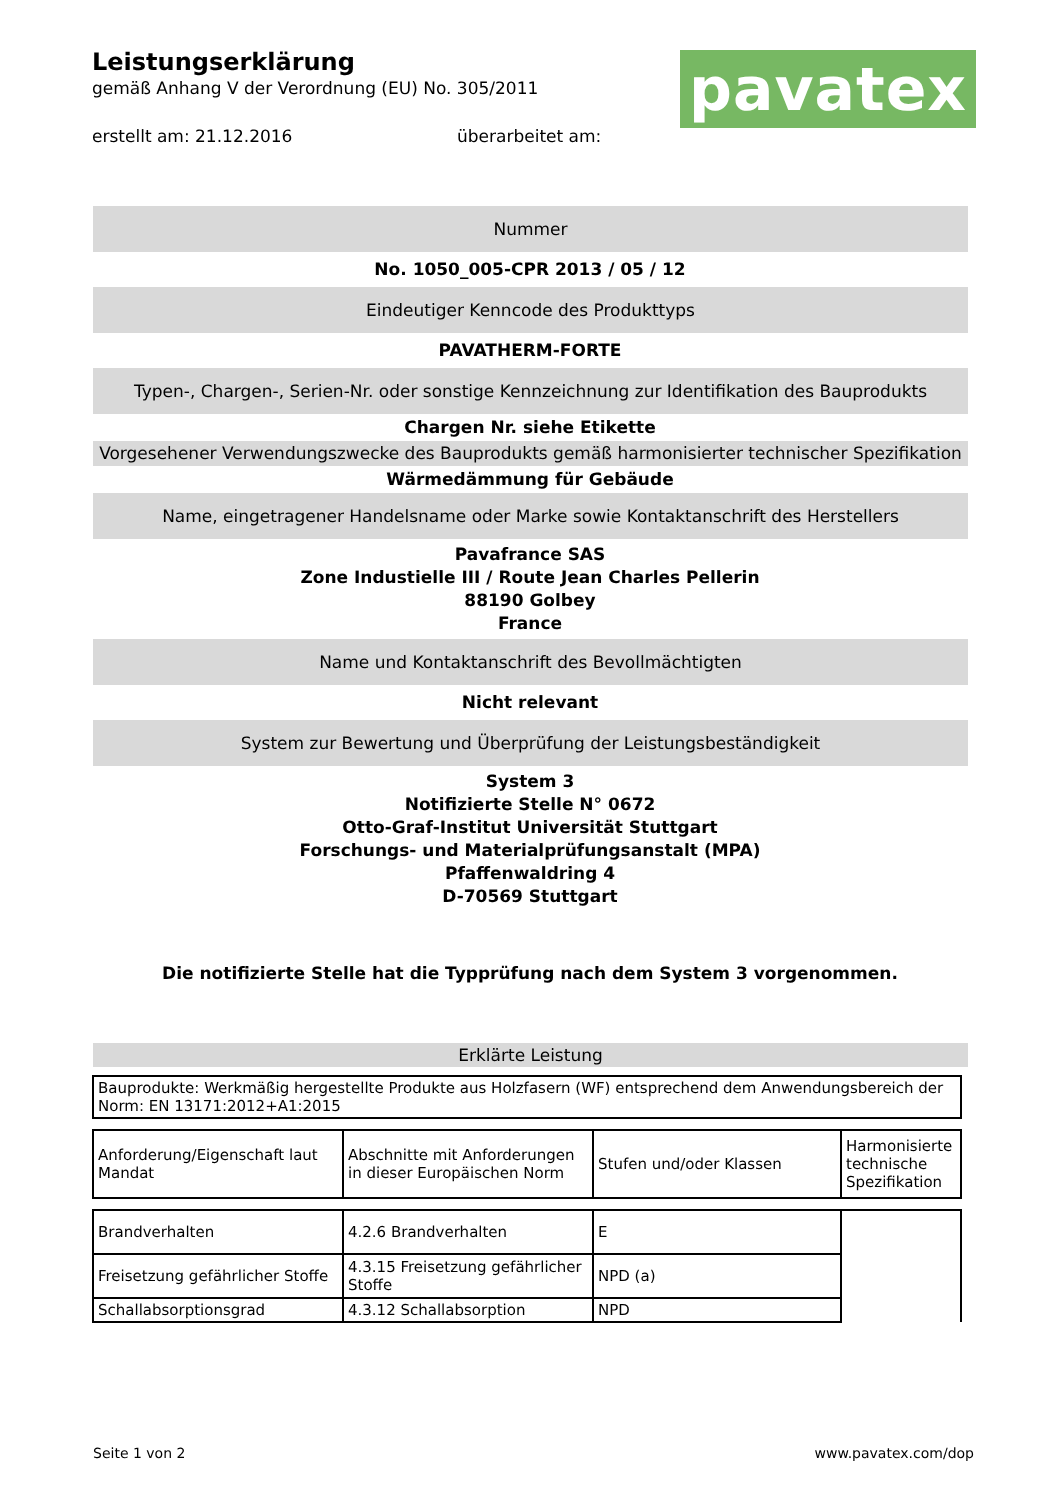pavatex
Leistungserklärung
gemäß Anhang V der Verordnung (EU) No. 305/2011
erstellt am: 21.12.2016 überarbeitet am:
Nummer
No. 1050_005-CPR 2013 / 05 / 12
Eindeutiger Kenncode des Produkttyps
PAVATHERM-FORTE
Typen-, Chargen-, Serien-Nr. oder sonstige Kennzeichnung zur Identifikation des Bauprodukts
Chargen Nr. siehe Etikette
Vorgesehener Verwendungszwecke des Bauprodukts gemäß harmonisierter technischer Spezifikation
Wärmedämmung für Gebäude
Name, eingetragener Handelsname oder Marke sowie Kontaktanschrift des Herstellers
Pavafrance SAS
Zone Industielle III / Route Jean Charles Pellerin
88190 Golbey
France
Name und Kontaktanschrift des Bevollmächtigten
Nicht relevant
System zur Bewertung und Überprüfung der Leistungsbeständigkeit
System 3
Notifizierte Stelle N° 0672
Otto-Graf-Institut Universität Stuttgart
Forschungs- und Materialprüfungsanstalt (MPA)
Pfaffenwaldring 4
D-70569 Stuttgart
Die notifizierte Stelle hat die Typprüfung nach dem System 3 vorgenommen.
Erklärte Leistung
| Bauprodukte: Werkmäßig hergestellte Produkte aus Holzfasern (WF) entsprechend dem Anwendungsbereich der Norm: EN 13171:2012+A1:2015 |
| Anforderung/Eigenschaft laut Mandat | Abschnitte mit Anforderungen in dieser Europäischen Norm | Stufen und/oder Klassen | Harmonisierte technische Spezifikation |
| Brandverhalten | 4.2.6 Brandverhalten | E | |
| Freisetzung gefährlicher Stoffe | 4.3.15 Freisetzung gefährlicher Stoffe | NPD (a) | |
| Schallabsorptionsgrad | 4.3.12 Schallabsorption | NPD | |
Seite 1 von 2 www.pavatex.com/dop